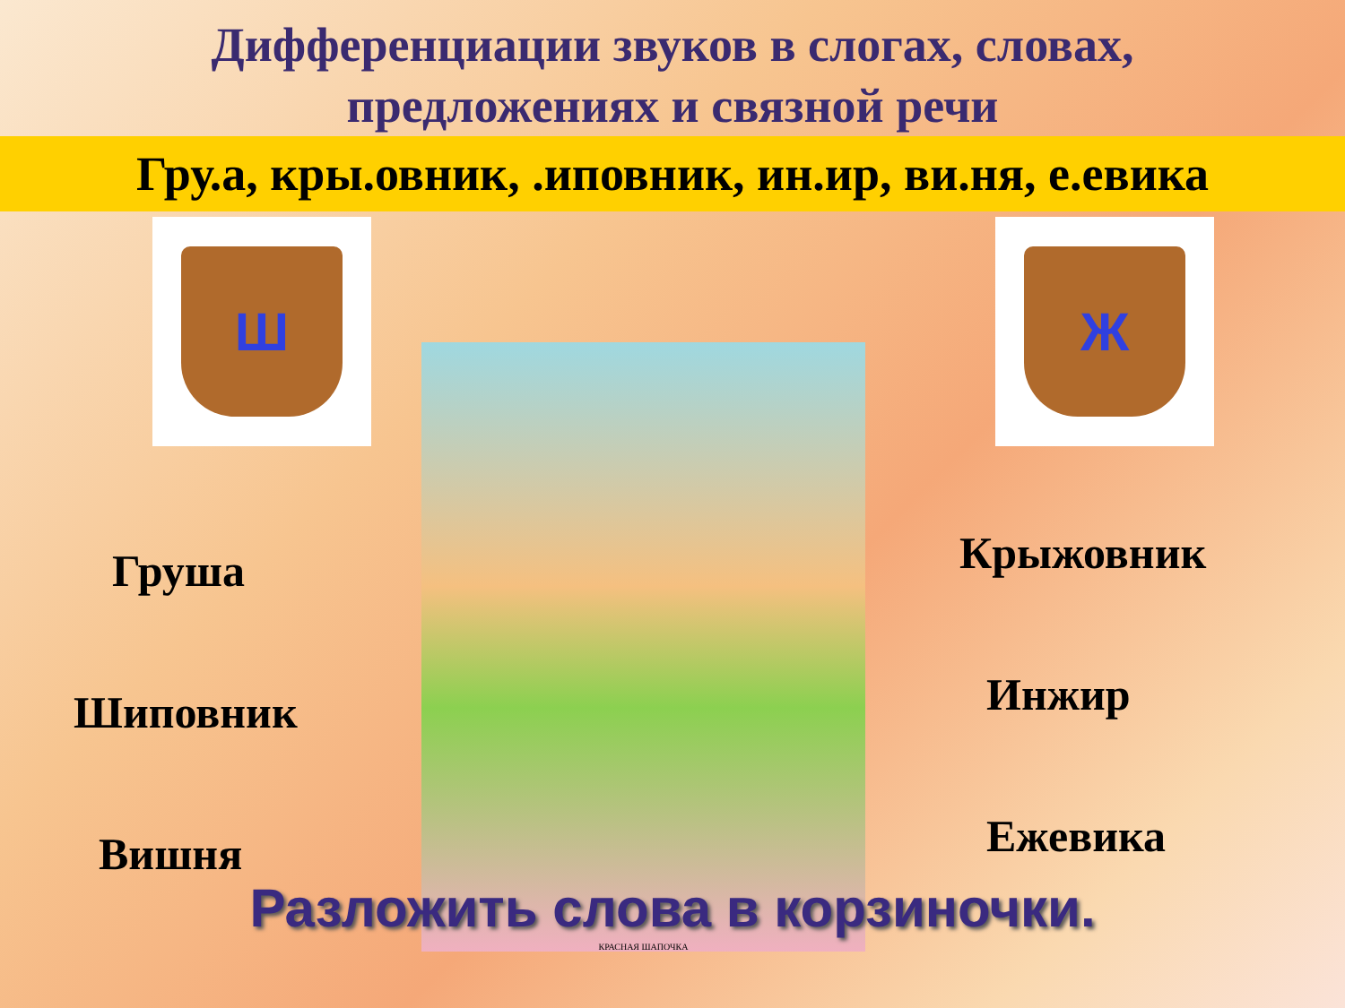Дифференциации звуков в слогах, словах,
предложениях и связной речи
Гру.а, кры.овник, .иповник, ин.ир, ви.ня, е.евика
Ш
Груша
Шиповник
Вишня
КРАСНАЯ ШАПОЧКА
Ж
Крыжовник
Инжир
Ежевика
Разложить слова в корзиночки.